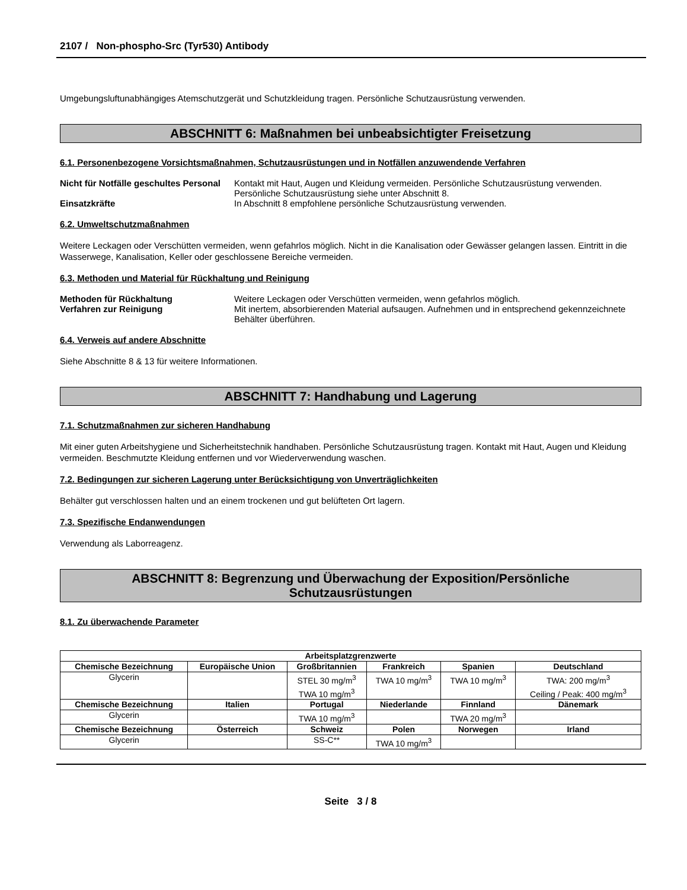2107 / Non-phospho-Src (Tyr530) Antibody
Umgebungsluftunabhängiges Atemschutzgerät und Schutzkleidung tragen. Persönliche Schutzausrüstung verwenden.
ABSCHNITT 6: Maßnahmen bei unbeabsichtigter Freisetzung
6.1. Personenbezogene Vorsichtsmaßnahmen, Schutzausrüstungen und in Notfällen anzuwendende Verfahren
Nicht für Notfälle geschultes Personal
Kontakt mit Haut, Augen und Kleidung vermeiden. Persönliche Schutzausrüstung verwenden. Persönliche Schutzausrüstung siehe unter Abschnitt 8.
Einsatzkräfte In Abschnitt 8 empfohlene persönliche Schutzausrüstung verwenden.
6.2. Umweltschutzmaßnahmen
Weitere Leckagen oder Verschütten vermeiden, wenn gefahrlos möglich. Nicht in die Kanalisation oder Gewässer gelangen lassen. Eintritt in die Wasserwege, Kanalisation, Keller oder geschlossene Bereiche vermeiden.
6.3. Methoden und Material für Rückhaltung und Reinigung
Methoden für Rückhaltung Weitere Leckagen oder Verschütten vermeiden, wenn gefahrlos möglich.
Verfahren zur Reinigung Mit inertem, absorbierenden Material aufsaugen. Aufnehmen und in entsprechend gekennzeichnete Behälter überführen.
6.4. Verweis auf andere Abschnitte
Siehe Abschnitte 8 & 13 für weitere Informationen.
ABSCHNITT 7: Handhabung und Lagerung
7.1. Schutzmaßnahmen zur sicheren Handhabung
Mit einer guten Arbeitshygiene und Sicherheitstechnik handhaben. Persönliche Schutzausrüstung tragen. Kontakt mit Haut, Augen und Kleidung vermeiden. Beschmutzte Kleidung entfernen und vor Wiederverwendung waschen.
7.2. Bedingungen zur sicheren Lagerung unter Berücksichtigung von Unverträglichkeiten
Behälter gut verschlossen halten und an einem trockenen und gut belüfteten Ort lagern.
7.3. Spezifische Endanwendungen
Verwendung als Laborreagenz.
ABSCHNITT 8: Begrenzung und Überwachung der Exposition/Persönliche
Schutzausrüstungen
8.1. Zu überwachende Parameter
| Arbeitsplatzgrenzwerte | | | | | |
| --- | --- | --- | --- | --- | --- |
| Chemische Bezeichnung | Europäische Union | Großbritannien | Frankreich | Spanien | Deutschland |
| Glycerin | | STEL 30 mg/m<sup>3</sup> TWA 10 mg/m<sup>3</sup> | TWA 10 mg/m<sup>3</sup> | TWA 10 mg/m<sup>3</sup> | TWA: 200 mg/m<sup>3</sup> Ceiling / Peak: 400 mg/m<sup>3</sup> |
| Chemische Bezeichnung | Italien | Portugal | Niederlande | Finnland | Dänemark |
| Glycerin | | TWA 10 mg/m<sup>3</sup> | | TWA 20 mg/m<sup>3</sup> | |
| Chemische Bezeichnung | Österreich | Schweiz | Polen | Norwegen | Irland |
| Glycerin | | SS-C** | TWA 10 mg/m<sup>3</sup> | | |
Seite 3 / 8